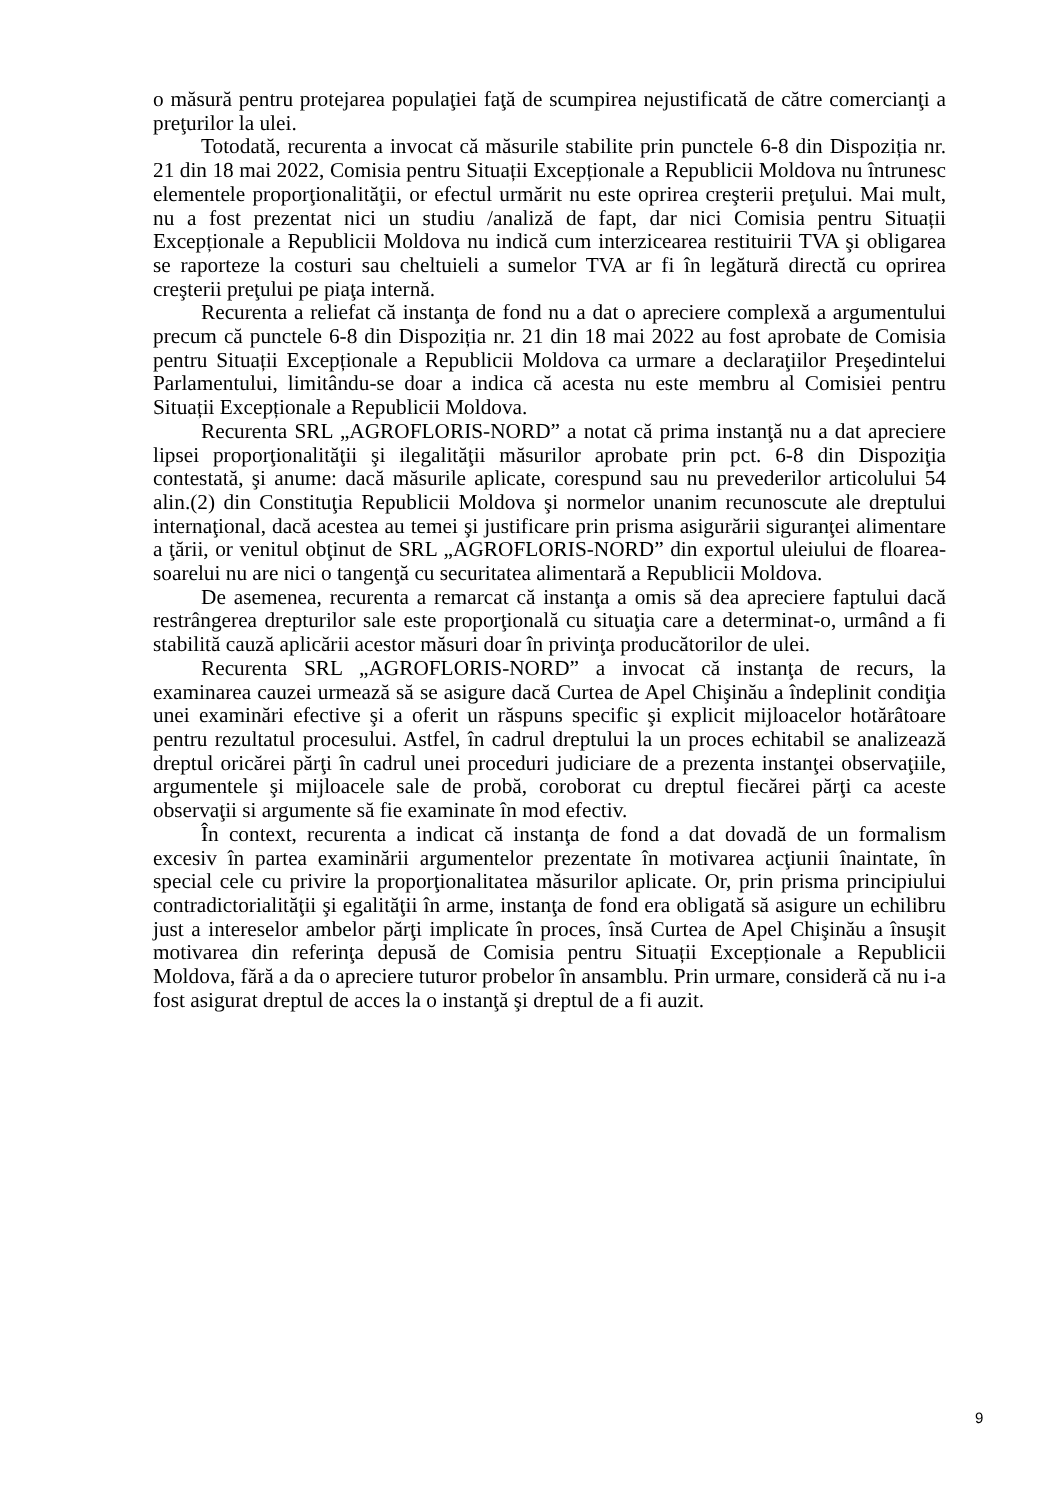o măsură pentru protejarea populaţiei faţă de scumpirea nejustificată de către comercianţi a preţurilor la ulei.
Totodată, recurenta a invocat că măsurile stabilite prin punctele 6-8 din Dispoziția nr. 21 din 18 mai 2022, Comisia pentru Situații Excepționale a Republicii Moldova nu întrunesc elementele proporţionalităţii, or efectul urmărit nu este oprirea creşterii preţului. Mai mult, nu a fost prezentat nici un studiu /analiză de fapt, dar nici Comisia pentru Situații Excepționale a Republicii Moldova nu indică cum interzicearea restituirii TVA şi obligarea se raporteze la costuri sau cheltuieli a sumelor TVA ar fi în legătură directă cu oprirea creşterii preţului pe piaţa internă.
Recurenta a reliefat că instanţa de fond nu a dat o apreciere complexă a argumentului precum că punctele 6-8 din Dispoziția nr. 21 din 18 mai 2022 au fost aprobate de Comisia pentru Situații Excepționale a Republicii Moldova ca urmare a declaraţiilor Preşedintelui Parlamentului, limitându-se doar a indica că acesta nu este membru al Comisiei pentru Situații Excepționale a Republicii Moldova.
Recurenta SRL „AGROFLORIS-NORD” a notat că prima instanţă nu a dat apreciere lipsei proporţionalităţii şi ilegalităţii măsurilor aprobate prin pct. 6-8 din Dispoziţia contestată, şi anume: dacă măsurile aplicate, corespund sau nu prevederilor articolului 54 alin.(2) din Constituţia Republicii Moldova şi normelor unanim recunoscute ale dreptului internaţional, dacă acestea au temei şi justificare prin prisma asigurării siguranţei alimentare a ţării, or venitul obţinut de SRL „AGROFLORIS-NORD” din exportul uleiului de floarea-soarelui nu are nici o tangenţă cu securitatea alimentară a Republicii Moldova.
De asemenea, recurenta a remarcat că instanţa a omis să dea apreciere faptului dacă restrângerea drepturilor sale este proporţională cu situaţia care a determinat-o, urmând a fi stabilită cauză aplicării acestor măsuri doar în privinţa producătorilor de ulei.
Recurenta SRL „AGROFLORIS-NORD” a invocat că instanţa de recurs, la examinarea cauzei urmează să se asigure dacă Curtea de Apel Chişinău a îndeplinit condiţia unei examinări efective şi a oferit un răspuns specific şi explicit mijloacelor hotărâtoare pentru rezultatul procesului. Astfel, în cadrul dreptului la un proces echitabil se analizează dreptul oricărei părţi în cadrul unei proceduri judiciare de a prezenta instanţei observaţiile, argumentele şi mijloacele sale de probă, coroborat cu dreptul fiecărei părţi ca aceste observaţii si argumente să fie examinate în mod efectiv.
În context, recurenta a indicat că instanţa de fond a dat dovadă de un formalism excesiv în partea examinării argumentelor prezentate în motivarea acţiunii înaintate, în special cele cu privire la proporţionalitatea măsurilor aplicate. Or, prin prisma principiului contradictorialităţii şi egalităţii în arme, instanţa de fond era obligată să asigure un echilibru just a intereselor ambelor părţi implicate în proces, însă Curtea de Apel Chişinău a însuşit motivarea din referinţa depusă de Comisia pentru Situații Excepționale a Republicii Moldova, fără a da o apreciere tuturor probelor în ansamblu. Prin urmare, consideră că nu i-a fost asigurat dreptul de acces la o instanţă şi dreptul de a fi auzit.
9